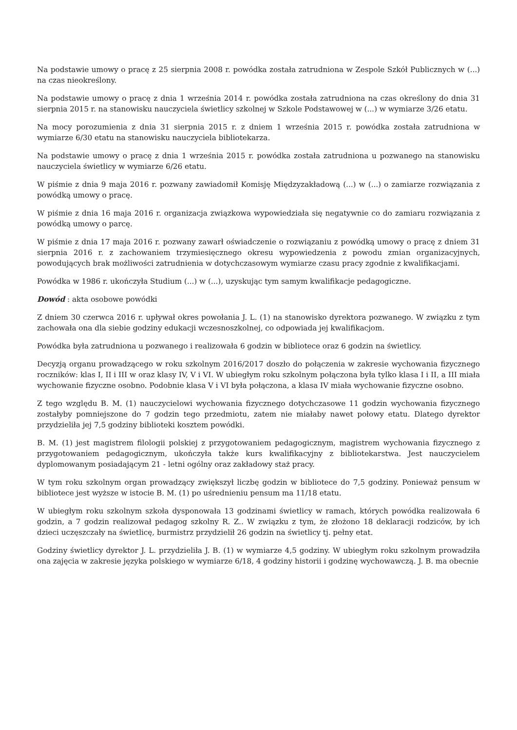Na podstawie umowy o pracę z 25 sierpnia 2008 r. powódka została zatrudniona w Zespole Szkół Publicznych w (...) na czas nieokreślony.
Na podstawie umowy o pracę z dnia 1 września 2014 r. powódka została zatrudniona na czas określony do dnia 31 sierpnia 2015 r. na stanowisku nauczyciela świetlicy szkolnej w Szkole Podstawowej w (...) w wymiarze 3/26 etatu.
Na mocy porozumienia z dnia 31 sierpnia 2015 r. z dniem 1 września 2015 r. powódka została zatrudniona w wymiarze 6/30 etatu na stanowisku nauczyciela bibliotekarza.
Na podstawie umowy o pracę z dnia 1 września 2015 r. powódka została zatrudniona u pozwanego na stanowisku nauczyciela świetlicy w wymiarze 6/26 etatu.
W piśmie z dnia 9 maja 2016 r. pozwany zawiadomił Komisję Międzyzakładową (...) w (...) o zamiarze rozwiązania z powódką umowy o pracę.
W piśmie z dnia 16 maja 2016 r. organizacja związkowa wypowiedziała się negatywnie co do zamiaru rozwiązania z powódką umowy o parcę.
W piśmie z dnia 17 maja 2016 r. pozwany zawarł oświadczenie o rozwiązaniu z powódką umowy o pracę z dniem 31 sierpnia 2016 r. z zachowaniem trzymiesięcznego okresu wypowiedzenia z powodu zmian organizacyjnych, powodujących brak możliwości zatrudnienia w dotychczasowym wymiarze czasu pracy zgodnie z kwalifikacjami.
Powódka w 1986 r. ukończyła Studium (...) w (...), uzyskując tym samym kwalifikacje pedagogiczne.
Dowód : akta osobowe powódki
Z dniem 30 czerwca 2016 r. upływał okres powołania J. L. (1) na stanowisko dyrektora pozwanego. W związku z tym zachowała ona dla siebie godziny edukacji wczesnoszkolnej, co odpowiada jej kwalifikacjom.
Powódka była zatrudniona u pozwanego i realizowała 6 godzin w bibliotece oraz 6 godzin na świetlicy.
Decyzją organu prowadzącego w roku szkolnym 2016/2017 doszło do połączenia w zakresie wychowania fizycznego roczników: klas I, II i III w oraz klasy IV, V i VI. W ubiegłym roku szkolnym połączona była tylko klasa I i II, a III miała wychowanie fizyczne osobno. Podobnie klasa V i VI była połączona, a klasa IV miała wychowanie fizyczne osobno.
Z tego względu B. M. (1) nauczycielowi wychowania fizycznego dotychczasowe 11 godzin wychowania fizycznego zostałyby pomniejszone do 7 godzin tego przedmiotu, zatem nie miałaby nawet połowy etatu. Dlatego dyrektor przydzieliła jej 7,5 godziny biblioteki kosztem powódki.
B. M. (1) jest magistrem filologii polskiej z przygotowaniem pedagogicznym, magistrem wychowania fizycznego z przygotowaniem pedagogicznym, ukończyła także kurs kwalifikacyjny z bibliotekarstwa. Jest nauczycielem dyplomowanym posiadającym 21 - letni ogólny oraz zakładowy staż pracy.
W tym roku szkolnym organ prowadzący zwiększył liczbę godzin w bibliotece do 7,5 godziny. Ponieważ pensum w bibliotece jest wyższe w istocie B. M. (1) po uśrednieniu pensum ma 11/18 etatu.
W ubiegłym roku szkolnym szkoła dysponowała 13 godzinami świetlicy w ramach, których powódka realizowała 6 godzin, a 7 godzin realizował pedagog szkolny R. Z.. W związku z tym, że złożono 18 deklaracji rodziców, by ich dzieci uczęszczały na świetlicę, burmistrz przydzielił 26 godzin na świetlicy tj. pełny etat.
Godziny świetlicy dyrektor J. L. przydzieliła J. B. (1) w wymiarze 4,5 godziny. W ubiegłym roku szkolnym prowadziła ona zajęcia w zakresie języka polskiego w wymiarze 6/18, 4 godziny historii i godzinę wychowawczą. J. B. ma obecnie